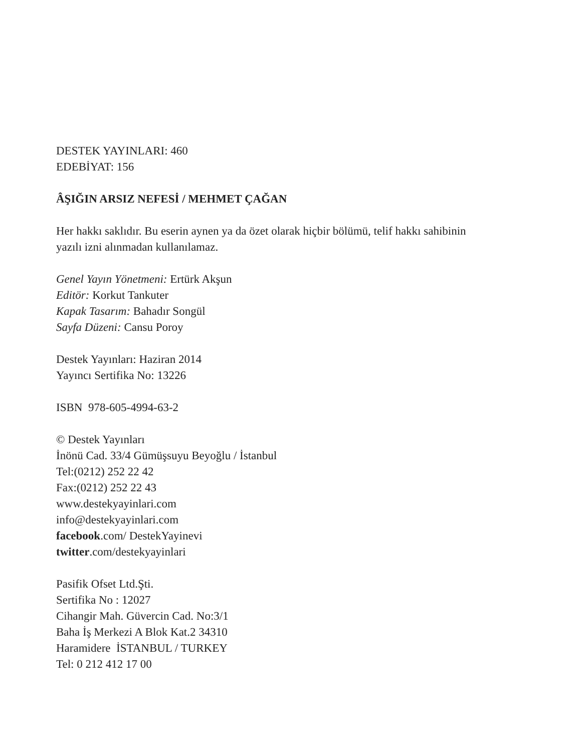DESTEK YAYINLARI: 460
EDEBİYAT: 156
ÂŞIĞIN ARSIZ NEFESİ / MEHMET ÇAĞAN
Her hakkı saklıdır. Bu eserin aynen ya da özet olarak hiçbir bölümü, telif hakkı sahibinin
yazılı izni alınmadan kullanılamaz.
Genel Yayın Yönetmeni: Ertürk Akşun
Editör: Korkut Tankuter
Kapak Tasarım: Bahadır Songül
Sayfa Düzeni: Cansu Poroy
Destek Yayınları: Haziran 2014
Yayıncı Sertifika No: 13226
ISBN 978-605-4994-63-2
© Destek Yayınları
İnönü Cad. 33/4 Gümüşsuyu Beyoğlu / İstanbul
Tel:(0212) 252 22 42
Fax:(0212) 252 22 43
www.destekyayinlari.com
info@destekyayinlari.com
facebook.com/ DestekYayinevi
twitter.com/destekyayinlari
Pasifik Ofset Ltd.Şti.
Sertifika No : 12027
Cihangir Mah. Güvercin Cad. No:3/1
Baha İş Merkezi A Blok Kat.2 34310
Haramidere İSTANBUL / TURKEY
Tel: 0 212 412 17 00